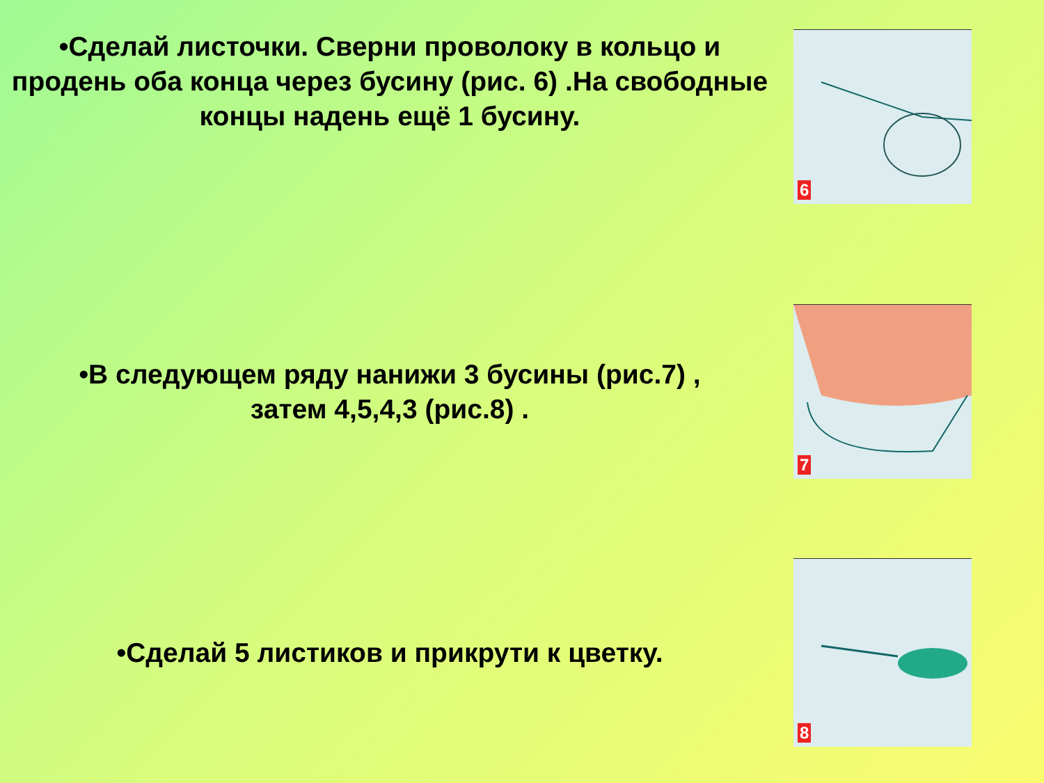•Сделай листочки. Сверни проволоку в кольцо и продень оба конца через бусину (рис. 6) .На свободные концы надень ещё 1 бусину.
6
•В следующем ряду нанижи 3 бусины (рис.7) ,
затем 4,5,4,3 (рис.8) .
7
•Сделай 5 листиков и прикрути к цветку.
8